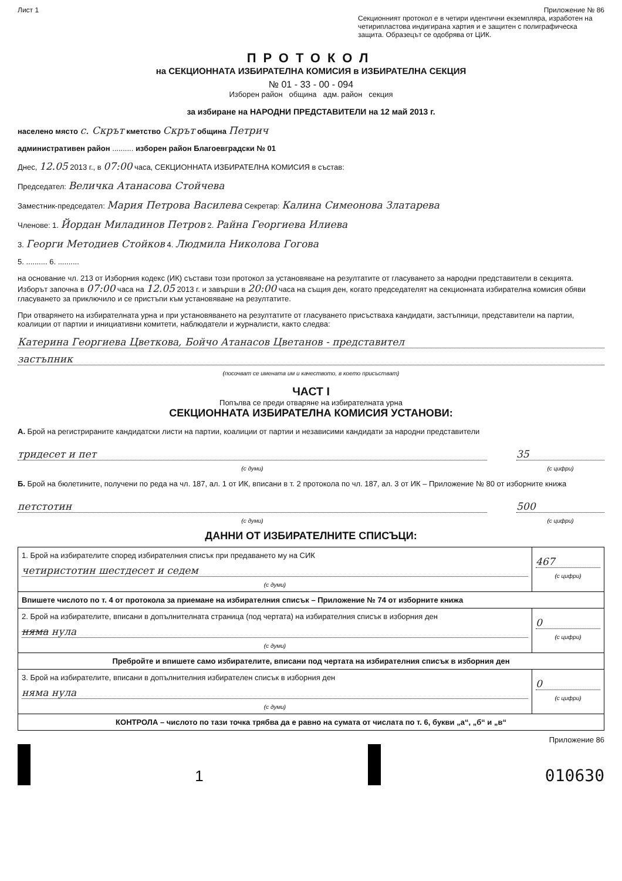Лист 1 Приложение № 86
Секционният протокол е в четири идентични екземпляра, изработен на четирипластова индигирана хартия и е защитен с полиграфическа защита. Образецът се одобрява от ЦИК.
ПРОТОКОЛ
на СЕКЦИОННАТА ИЗБИРАТЕЛНА КОМИСИЯ в ИЗБИРАТЕЛНА СЕКЦИЯ
№ 01 - 33 - 00 - 094
Изборен район община адм. район секция
за избиране на НАРОДНИ ПРЕДСТАВИТЕЛИ на 12 май 2013 г.
населено място с. Скрът кметство Скрът община Петрич
административен район .......... изборен район Благоевградски № 01
Днес, 12.05 2013 г., в 07:00 часа, СЕКЦИОННАТА ИЗБИРАТЕЛНА КОМИСИЯ в състав:
Председател: Величка Атанасова Стойчева
Заместник-председател: Мария Петрова Василева Секретар: Калина Симеонова Златарева
Членове: 1. Йордан Миладинов Петров 2. Райна Георгиева Илиева
3. Георги Методиев Стойков 4. Людмила Николова Гогова
5. .......... 6. ..........
на основание чл. 213 от Изборния кодекс (ИК) състави този протокол за установяване на резултатите от гласуването за народни представители в секцията.
Изборът започна в 07:00 часа на 12.05 2013 г. и завърши в 20:00 часа на същия ден, когато председателят на секционната избирателна комисия обяви гласуването за приключило и се пристъпи към установяване на резултатите.
При отварянето на избирателната урна и при установяването на резултатите от гласуването присъстваха кандидати, застъпници, представители на партии, коалиции от партии и инициативни комитети, наблюдатели и журналисти, както следва:
Катерина Георгиева Цветкова, Бойчо Атанасов Цветанов - представител
застъпник
(посочват се имената им и качеството, в което присъстват)
ЧАСТ I
Попълва се преди отваряне на избирателната урна
СЕКЦИОННАТА ИЗБИРАТЕЛНА КОМИСИЯ УСТАНОВИ:
А. Брой на регистрираните кандидатски листи на партии, коалиции от партии и независими кандидати за народни представители
тридесет и пет
(с думи)
35
(с цифри)
Б. Брой на бюлетините, получени по реда на чл. 187, ал. 1 от ИК, вписани в т. 2 протокола по чл. 187, ал. 3 от ИК – Приложение № 80 от изборните книжа
петстотин
(с думи)
500
(с цифри)
ДАННИ ОТ ИЗБИРАТЕЛНИТЕ СПИСЪЦИ:
| 1. Брой на избирателите според избирателния списък при предаването му на СИК четиристотин шестдесет и седем (с думи) | 467 (с цифри) |
| Впишете числото по т. 4 от протокола за приемане на избирателния списък – Приложение № 74 от изборните книжа | |
| 2. Брой на избирателите, вписани в допълнителната страница (под чертата) на избирателния списък в изборния ден няма нула (с думи) | 0 (с цифри) |
| Пребройте и впишете само избирателите, вписани под чертата на избирателния списък в изборния ден | |
| 3. Брой на избирателите, вписани в допълнителния избирателен списък в изборния ден няма нула (с думи) | 0 (с цифри) |
| КОНТРОЛА – числото по тази точка трябва да е равно на сумата от числата по т. 6, букви „а“, „б“ и „в“ | |
Приложение 86
1 010630